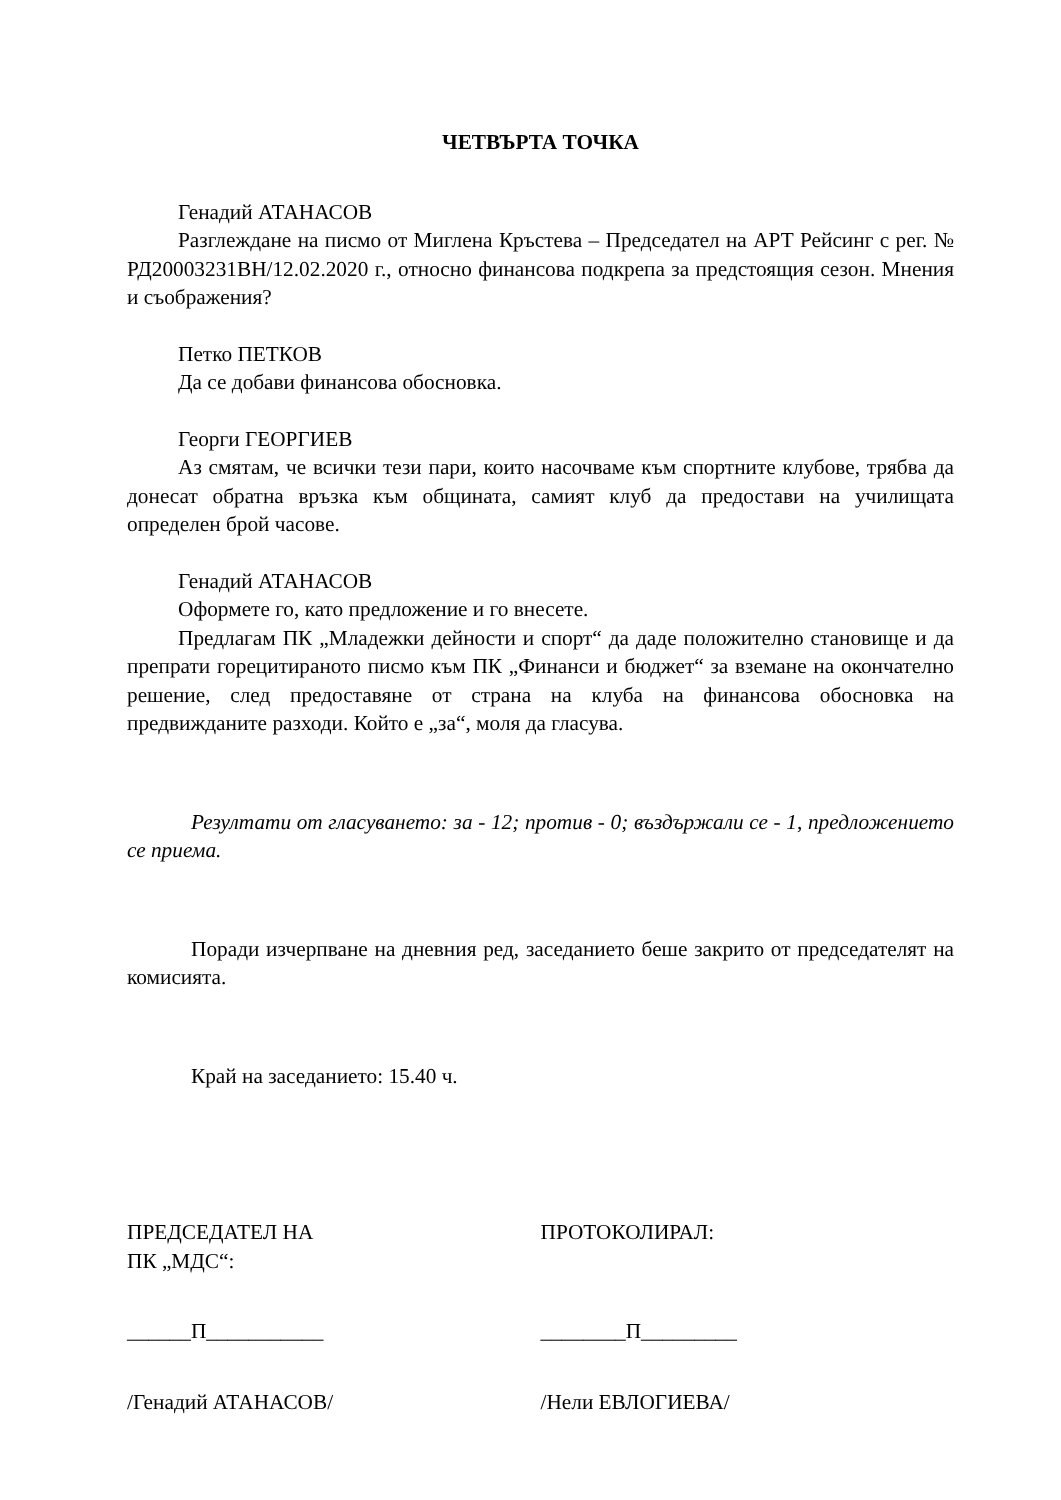ЧЕТВЪРТА ТОЧКА
Генадий АТАНАСОВ
Разглеждане на писмо от Миглена Кръстева – Председател на АРТ Рейсинг с рег. № РД20003231ВН/12.02.2020 г., относно финансова подкрепа за предстоящия сезон. Мнения и съображения?
Петко ПЕТКОВ
Да се добави финансова обосновка.
Георги ГЕОРГИЕВ
Аз смятам, че всички тези пари, които насочваме към спортните клубове, трябва да донесат обратна връзка към общината, самият клуб да предостави на училищата определен брой часове.
Генадий АТАНАСОВ
Оформете го, като предложение и го внесете.
Предлагам ПК „Младежки дейности и спорт“ да даде положително становище и да препрати горецитираното писмо към ПК „Финанси и бюджет“ за вземане на окончателно решение, след предоставяне от страна на клуба на финансова обосновка на предвижданите разходи. Който е „за“, моля да гласува.
Резултати от гласуването: за - 12; против - 0; въздържали се - 1, предложението се приема.
Поради изчерпване на дневния ред, заседанието беше закрито от председателят на комисията.
Край на заседанието: 15.40 ч.
ПРЕДСЕДАТЕЛ НА
ПК „МДС“:
ПРОТОКОЛИРАЛ:
______П___________ ________П_________
/Генадий АТАНАСОВ/ /Нели ЕВЛОГИЕВА/